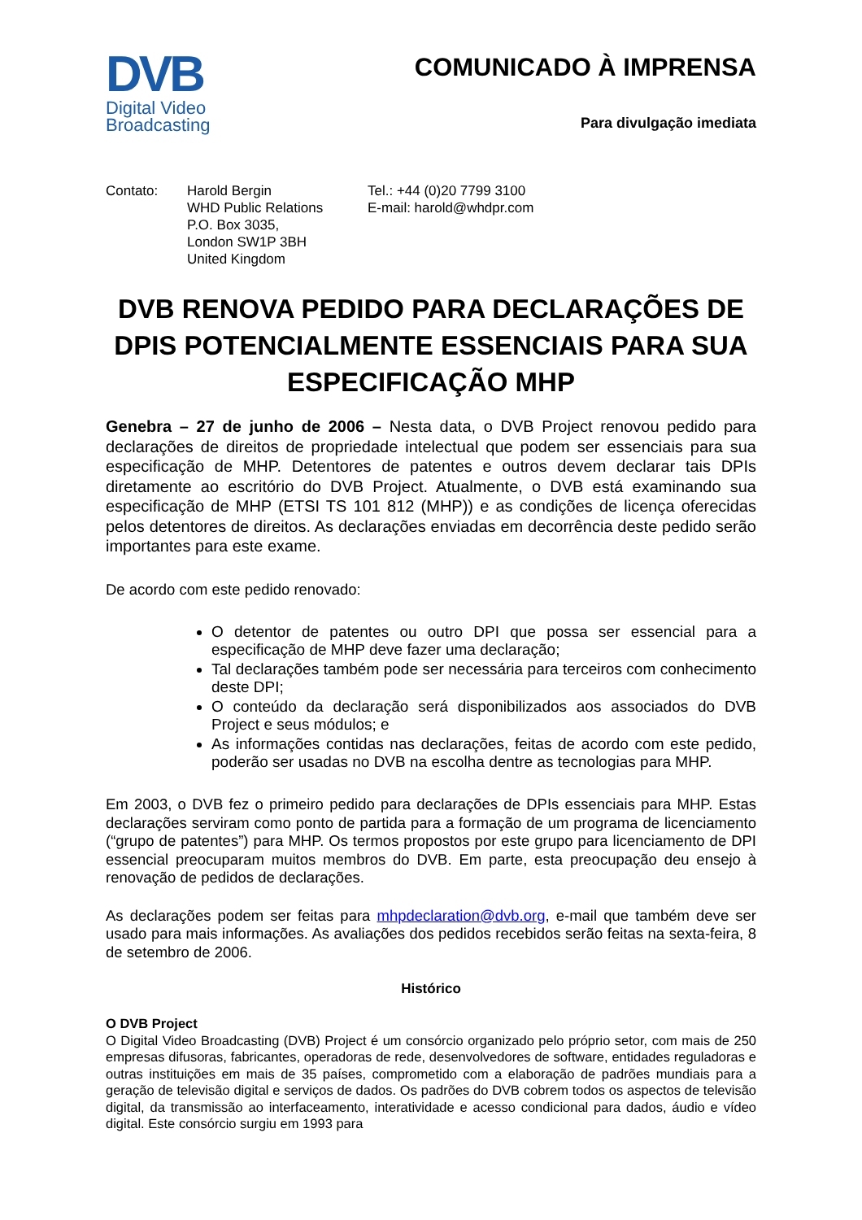DVB
Digital Video
Broadcasting
COMUNICADO À IMPRENSA
Para divulgação imediata
Contato: Harold Bergin
WHD Public Relations
P.O. Box 3035,
London SW1P 3BH
United Kingdom
Tel.: +44 (0)20 7799 3100
E-mail: harold@whdpr.com
DVB RENOVA PEDIDO PARA DECLARAÇÕES DE DPIS POTENCIALMENTE ESSENCIAIS PARA SUA ESPECIFICAÇÃO MHP
Genebra – 27 de junho de 2006 – Nesta data, o DVB Project renovou pedido para declarações de direitos de propriedade intelectual que podem ser essenciais para sua especificação de MHP. Detentores de patentes e outros devem declarar tais DPIs diretamente ao escritório do DVB Project. Atualmente, o DVB está examinando sua especificação de MHP (ETSI TS 101 812 (MHP)) e as condições de licença oferecidas pelos detentores de direitos. As declarações enviadas em decorrência deste pedido serão importantes para este exame.
De acordo com este pedido renovado:
O detentor de patentes ou outro DPI que possa ser essencial para a especificação de MHP deve fazer uma declaração;
Tal declarações também pode ser necessária para terceiros com conhecimento deste DPI;
O conteúdo da declaração será disponibilizados aos associados do DVB Project e seus módulos; e
As informações contidas nas declarações, feitas de acordo com este pedido, poderão ser usadas no DVB na escolha dentre as tecnologias para MHP.
Em 2003, o DVB fez o primeiro pedido para declarações de DPIs essenciais para MHP. Estas declarações serviram como ponto de partida para a formação de um programa de licenciamento (“grupo de patentes”) para MHP. Os termos propostos por este grupo para licenciamento de DPI essencial preocuparam muitos membros do DVB. Em parte, esta preocupação deu ensejo à renovação de pedidos de declarações.
As declarações podem ser feitas para mhpdeclaration@dvb.org, e-mail que também deve ser usado para mais informações. As avaliações dos pedidos recebidos serão feitas na sexta-feira, 8 de setembro de 2006.
Histórico
O DVB Project
O Digital Video Broadcasting (DVB) Project é um consórcio organizado pelo próprio setor, com mais de 250 empresas difusoras, fabricantes, operadoras de rede, desenvolvedores de software, entidades reguladoras e outras instituições em mais de 35 países, comprometido com a elaboração de padrões mundiais para a geração de televisão digital e serviços de dados. Os padrões do DVB cobrem todos os aspectos de televisão digital, da transmissão ao interfaceamento, interatividade e acesso condicional para dados, áudio e vídeo digital. Este consórcio surgiu em 1993 para